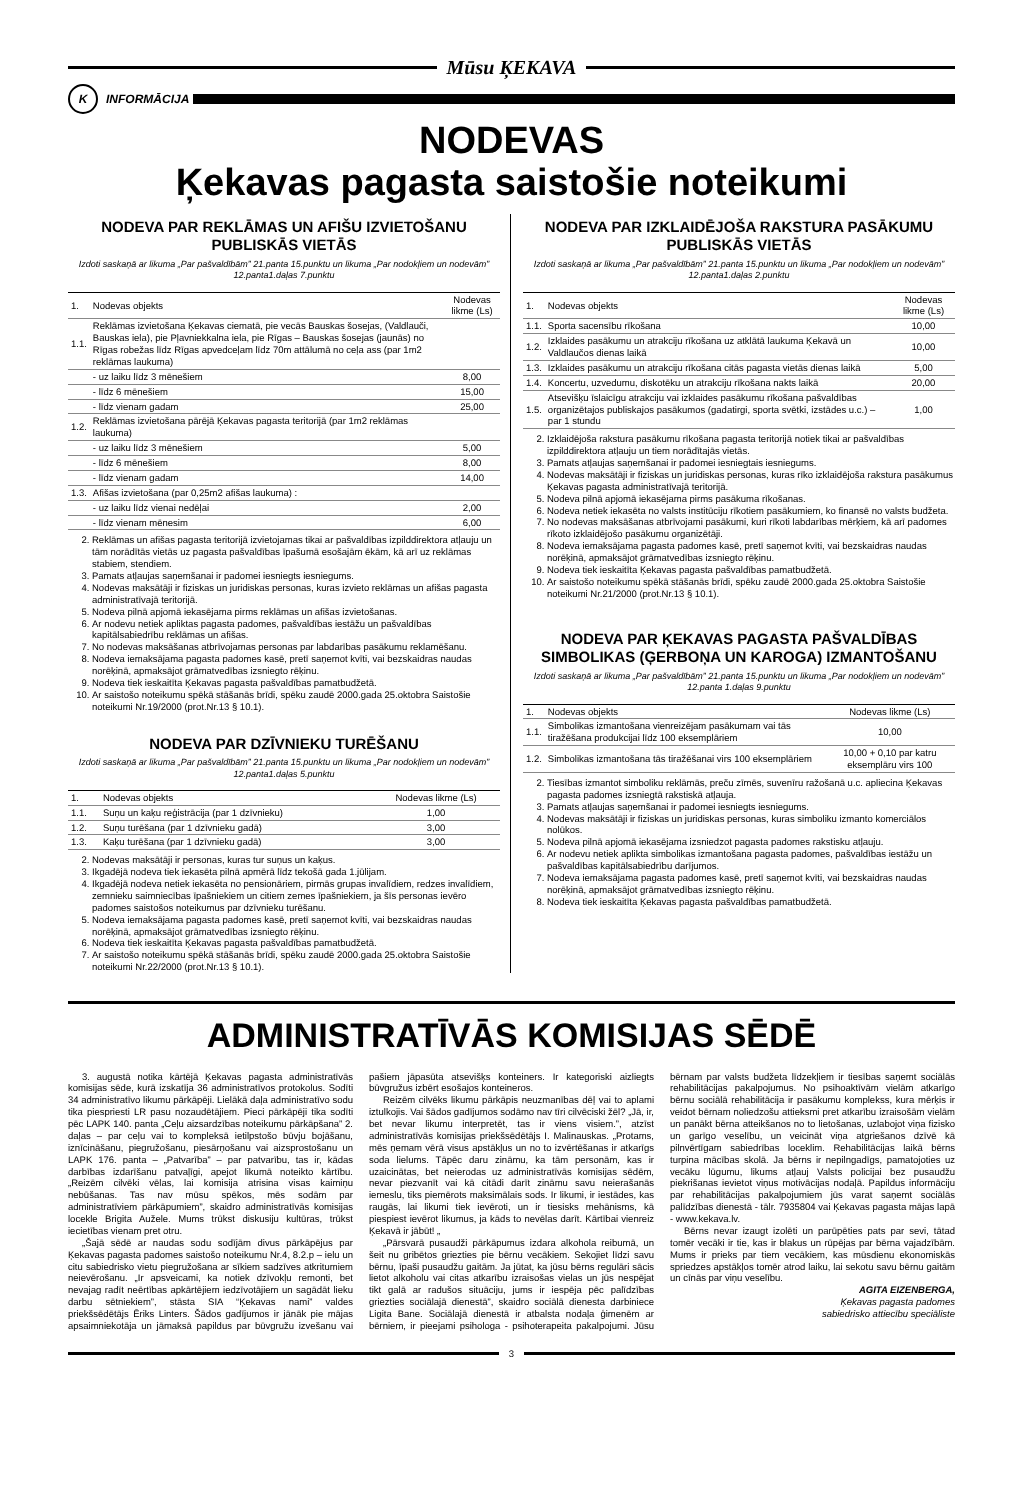Mūsu ĶEKAVA
K INFORMĀCIJA
NODEVAS
Ķekavas pagasta saistošie noteikumi
NODEVA PAR REKLĀMAS UN AFIŠU IZVIETOŠANU PUBLISKĀS VIETĀS
Izdoti saskaņā ar likuma „Par pašvaldībām” 21.panta 15.punktu un likuma „Par nodokļiem un nodevām” 12.panta1.daļas 7.punktu
| 1. | Nodevas objekts | Nodevas likme (Ls) |
| --- | --- | --- |
| 1.1. | Reklāmas izvietošana Ķekavas ciematā, pie vecās Bauskas šosejas, (Valdlauči, Bauskas iela), pie Pļavniekkalna iela, pie Rīgas – Bauskas šosejas (jaunās) no Rīgas robežas līdz Rīgas apvedceļam līdz 70m attālumā no ceļa ass (par 1m2 reklāmas laukuma) | |
| | - uz laiku līdz 3 mēnešiem | 8,00 |
| | - līdz 6 mēnešiem | 15,00 |
| | - līdz vienam gadam | 25,00 |
| 1.2. | Reklāmas izvietošana pārējā Ķekavas pagasta teritorijā (par 1m2 reklāmas laukuma) | |
| | - uz laiku līdz 3 mēnešiem | 5,00 |
| | - līdz 6 mēnešiem | 8,00 |
| | - līdz vienam gadam | 14,00 |
| 1.3. | Afišas izvietošana (par 0,25m2 afišas laukuma) : | |
| | - uz laiku līdz vienai nedēļai | 2,00 |
| | - līdz vienam mēnesim | 6,00 |
2. Reklāmas un afišas pagasta teritorijā izvietojamas tikai ar pašvaldības izpilddirektora atļauju un tām norādītās vietās uz pagasta pašvaldības īpašumā esošajām ēkām, kā arī uz reklāmas stabiem, stendiem.
3. Pamats atļaujas saņemšanai ir padomei iesniegts iesniegums.
4. Nodevas maksātāji ir fiziskas un juridiskas personas, kuras izvieto reklāmas un afišas pagasta administratīvajā teritorijā.
5. Nodeva pilnā apjomā iekasējama pirms reklāmas un afišas izvietošanas.
6. Ar nodevu netiek apliktas pagasta padomes, pašvaldības iestāžu un pašvaldības kapitālsabiedrību reklāmas un afišas.
7. No nodevas maksāšanas atbrīvojamas personas par labdarības pasākumu reklamēšanu.
8. Nodeva iemaksājama pagasta padomes kasē, pretī saņemot kvīti, vai bezskaidras naudas norēķinā, apmaksājot grāmatvedības izsniegto rēķinu.
9. Nodeva tiek ieskaitīta Ķekavas pagasta pašvaldības pamatbudžetā.
10. Ar saistošo noteikumu spēkā stāšanās brīdi, spēku zaudē 2000.gada 25.oktobra Saistošie noteikumi Nr.19/2000 (prot.Nr.13 § 10.1).
NODEVA PAR DZĪVNIEKU TURĒŠANU
Izdoti saskaņā ar likuma „Par pašvaldībām” 21.panta 15.punktu un likuma „Par nodokļiem un nodevām” 12.panta1.daļas 5.punktu
| 1. | Nodevas objekts | Nodevas likme (Ls) |
| --- | --- | --- |
| 1.1. | Suņu un kaķu reģistrācija (par 1 dzīvnieku) | 1,00 |
| 1.2. | Suņu turēšana (par 1 dzīvnieku gadā) | 3,00 |
| 1.3. | Kaķu turēšana (par 1 dzīvnieku gadā) | 3,00 |
2. Nodevas maksātāji ir personas, kuras tur suņus un kaķus.
3. Ikgadējā nodeva tiek iekasēta pilnā apmērā līdz tekošā gada 1.jūlijam.
4. Ikgadējā nodeva netiek iekasēta no pensionāriem, pirmās grupas invalīdiem, redzes invalīdiem, zemnieku saimniecības īpašniekiem un citiem zemes īpašniekiem, ja šīs personas ievēro padomes saistošos noteikumus par dzīvnieku turēšanu.
5. Nodeva iemaksājama pagasta padomes kasē, pretī saņemot kvīti, vai bezskaidras naudas norēķinā, apmaksājot grāmatvedības izsniegto rēķinu.
6. Nodeva tiek ieskaitīta Ķekavas pagasta pašvaldības pamatbudžetā.
7. Ar saistošo noteikumu spēkā stāšanās brīdi, spēku zaudē 2000.gada 25.oktobra Saistošie noteikumi Nr.22/2000 (prot.Nr.13 § 10.1).
NODEVA PAR IZKLAIDĒJOŠA RAKSTURA PASĀKUMU PUBLISKĀS VIETĀS
Izdoti saskaņā ar likuma „Par pašvaldībām” 21.panta 15.punktu un likuma „Par nodokļiem un nodevām” 12.panta1.daļas 2.punktu
| 1. | Nodevas objekts | Nodevas likme (Ls) |
| --- | --- | --- |
| 1.1. | Sporta sacensību rīkošana | 10,00 |
| 1.2. | Izklaides pasākumu un atrakciju rīkošana uz atklātā laukuma Ķekavā un Valdlaučos dienas laikā | 10,00 |
| 1.3. | Izklaides pasākumu un atrakciju rīkošana citās pagasta vietās dienas laikā | 5,00 |
| 1.4. | Koncertu, uzvedumu, diskotēku un atrakciju rīkošana nakts laikā | 20,00 |
| 1.5. | Atsevišķu īslaicīgu atrakciju vai izklaides pasākumu rīkošana pašvaldības organizētajos publiskajos pasākumos (gadatirgi, sporta svētki, izstādes u.c.) – par 1 stundu | 1,00 |
2. Izklaidējoša rakstura pasākumu rīkošana pagasta teritorijā notiek tikai ar pašvaldības izpilddirektora atļauju un tiem norādītajās vietās.
3. Pamats atļaujas saņemšanai ir padomei iesniegtais iesniegums.
4. Nodevas maksātāji ir fiziskas un juridiskas personas, kuras rīko izklaidējoša rakstura pasākumus Ķekavas pagasta administratīvajā teritorijā.
5. Nodeva pilnā apjomā iekasējama pirms pasākuma rīkošanas.
6. Nodeva netiek iekasēta no valsts institūciju rīkotiem pasākumiem, ko finansē no valsts budžeta.
7. No nodevas maksāšanas atbrīvojami pasākumi, kuri rīkoti labdarības mērķiem, kā arī padomes rīkoto izklaidējošo pasākumu organizētāji.
8. Nodeva iemaksājama pagasta padomes kasē, pretī saņemot kvīti, vai bezskaidras naudas norēķinā, apmaksājot grāmatvedības izsniegto rēķinu.
9. Nodeva tiek ieskaitīta Ķekavas pagasta pašvaldības pamatbudžetā.
10. Ar saistošo noteikumu spēkā stāšanās brīdi, spēku zaudē 2000.gada 25.oktobra Saistošie noteikumi Nr.21/2000 (prot.Nr.13 § 10.1).
NODEVA PAR ĶEKAVAS PAGASTA PAŠVALDĪBAS SIMBOLIKAS (ĢERBOŅA UN KAROGA) IZMANTOŠANU
Izdoti saskaņā ar likuma „Par pašvaldībām” 21.panta 15.punktu un likuma „Par nodokļiem un nodevām” 12.panta 1.daļas 9.punktu
| 1. | Nodevas objekts | Nodevas likme (Ls) |
| --- | --- | --- |
| 1.1. | Simbolikas izmantošana vienreizējam pasākumam vai tās tiražēšana produkcijai līdz 100 eksemplāriem | 10,00 |
| 1.2. | Simbolikas izmantošana tās tiražēšanai virs 100 eksemplāriem | 10,00 + 0,10 par katru eksemplāru virs 100 |
2. Tiesības izmantot simboliku reklāmās, preču zīmēs, suvenīru ražošanā u.c. apliecina Ķekavas pagasta padomes izsniegtā rakstiskā atļauja.
3. Pamats atļaujas saņemšanai ir padomei iesniegts iesniegums.
4. Nodevas maksātāji ir fiziskas un juridiskas personas, kuras simboliku izmanto komerciālos nolūkos.
5. Nodeva pilnā apjomā iekasējama izsniedzot pagasta padomes rakstisku atļauju.
6. Ar nodevu netiek aplikta simbolikas izmantošana pagasta padomes, pašvaldības iestāžu un pašvaldības kapitālsabiedrību darījumos.
7. Nodeva iemaksājama pagasta padomes kasē, pretī saņemot kvīti, vai bezskaidras naudas norēķinā, apmaksājot grāmatvedības izsniegto rēķinu.
8. Nodeva tiek ieskaitīta Ķekavas pagasta pašvaldības pamatbudžetā.
ADMINISTRATĪVĀS KOMISIJAS SĒDĒ
3. augustā notika kārtējā Ķekavas pagasta administratīvās komisijas sēde, kurā izskatīja 36 administratīvos protokolus. Sodīti 34 administratīvo likumu pārkāpēji. Lielākā daļa administratīvo sodu tika piespriesti LR pasu nozaudētājiem. Pieci pārkāpēji tika sodīti pēc LAPK 140. panta „Ceļu aizsardzības noteikumu pārkāpšana” 2. daļas – par ceļu vai to kompleksā ietilpstošo būvju bojāšanu, iznīcināšanu, piegružošanu, piesārņošanu vai aizsprostošanu un LAPK 176. panta – „Patvarība” – par patvarību, tas ir, kādas darbības izdarīšanu patvaļīgi, apejot likumā noteikto kārtību. „Reizēm cilvēki vēlas, lai komisija atrisina visas kaimiņu nebūšanas. Tas nav mūsu spēkos, mēs sodām par administratīviem pārkāpumiem”, skaidro administratīvās komisijas locekle Brigita Aužele. Mums trūkst diskusiju kultūras, trūkst iecietības vienam pret otru.
„Šajā sēdē ar naudas sodu sodījām divus pārkāpējus par Ķekavas pagasta padomes saistošo noteikumu Nr.4, 8.2.p – ielu un citu sabiedrisko vietu piegružošana ar sīkiem sadzīves atkritumiem neievērošanu. „Ir apsveicami, ka notiek dzīvokļu remonti, bet nevajag radīt neērtības apkārtējiem iedzīvotājiem un sagādāt lieku darbu sētniekiem”, stāsta SIA “Ķekavas nami” valdes priekšsēdētājs Ēriks Linters. Šādos gadījumos ir jānāk pie mājas apsaimniekotāja un jāmaksā papildus par būvgružu izvešanu vai pašiem jāpasūta atsevišķs konteiners. Ir kategoriski aizliegts būvgružus izbērt esošajos konteineros.
Reizēm cilvēks likumu pārkāpis neuzmanības dēļ vai to aplami iztulkojis. Vai šādos gadījumos sodāmo nav tīri cilvēciski žēl? „Jā, ir, bet nevar likumu interpretēt, tas ir viens visiem.”, atzīst administratīvās komisijas priekšsēdētājs I. Malinauskas. „Protams, mēs ņemam vērā visus apstākļus un no to izvērtēšanas ir atkarīgs soda lielums. Tāpēc daru zināmu, ka tām personām, kas ir uzaicinātas, bet neierodas uz administratīvās komisijas sēdēm, nevar piezvanīt vai kā citādi darīt zināmu savu neierašanās iemeslu, tiks piemērots maksimālais sods. Ir likumi, ir iestādes, kas raugās, lai likumi tiek ievēroti, un ir tiesisks mehānisms, kā piespiest ievērot likumus, ja kāds to nevēlas darīt. Kārtībai vienreiz Ķekavā ir jābūt! „
„Pārsvarā pusaudži pārkāpumus izdara alkohola reibumā, un šeit nu gribētos griezties pie bērnu vecākiem. Sekojiet līdzi savu bērnu, īpaši pusaudžu gaitām. Ja jūtat, ka jūsu bērns regulāri sācis lietot alkoholu vai citas atkarību izraisošas vielas un jūs nespējat tikt galā ar radušos situāciju, jums ir iespēja pēc palīdzības griezties sociālajā dienestā”, skaidro sociālā dienesta darbiniece Ligita Bane. Sociālajā dienestā ir atbalsta nodaļa ģimenēm ar bērniem, ir pieejami psihologa - psihoterapeita pakalpojumi. Jūsu bērnam par valsts budžeta līdzekļiem ir tiesības saņemt sociālās rehabilitācijas pakalpojumus. No psihoaktīvām vielām atkarīgo bērnu sociālā rehabilitācija ir pasākumu komplekss, kura mērķis ir veidot bērnam noliedzošu attieksmi pret atkarību izraisošām vielām un panākt bērna atteikšanos no to lietošanas, uzlabojot viņa fizisko un garīgo veselību, un veicināt viņa atgriešanos dzīvē kā pilnvērtīgam sabiedrības loceklim. Rehabilitācijas laikā bērns turpina mācības skolā. Ja bērns ir nepilngadīgs, pamatojoties uz vecāku lūgumu, likums atļauj Valsts policijai bez pusaudžu piekrišanas ievietot viņus motivācijas nodaļā. Papildus informāciju par rehabilitācijas pakalpojumiem jūs varat saņemt sociālās palīdzības dienestā - tālr. 7935804 vai Ķekavas pagasta mājas lapā - www.kekava.lv.
Bērns nevar izaugt izolēti un parūpēties pats par sevi, tātad tomēr vecāki ir tie, kas ir blakus un rūpējas par bērna vajadzībām. Mums ir prieks par tiem vecākiem, kas mūsdienu ekonomiskās spriedzes apstākļos tomēr atrod laiku, lai sekotu savu bērnu gaitām un cīnās par viņu veselību.
AGITA EIZENBERGA,
Ķekavas pagasta padomes
sabiedrisko attiecību speciāliste
3